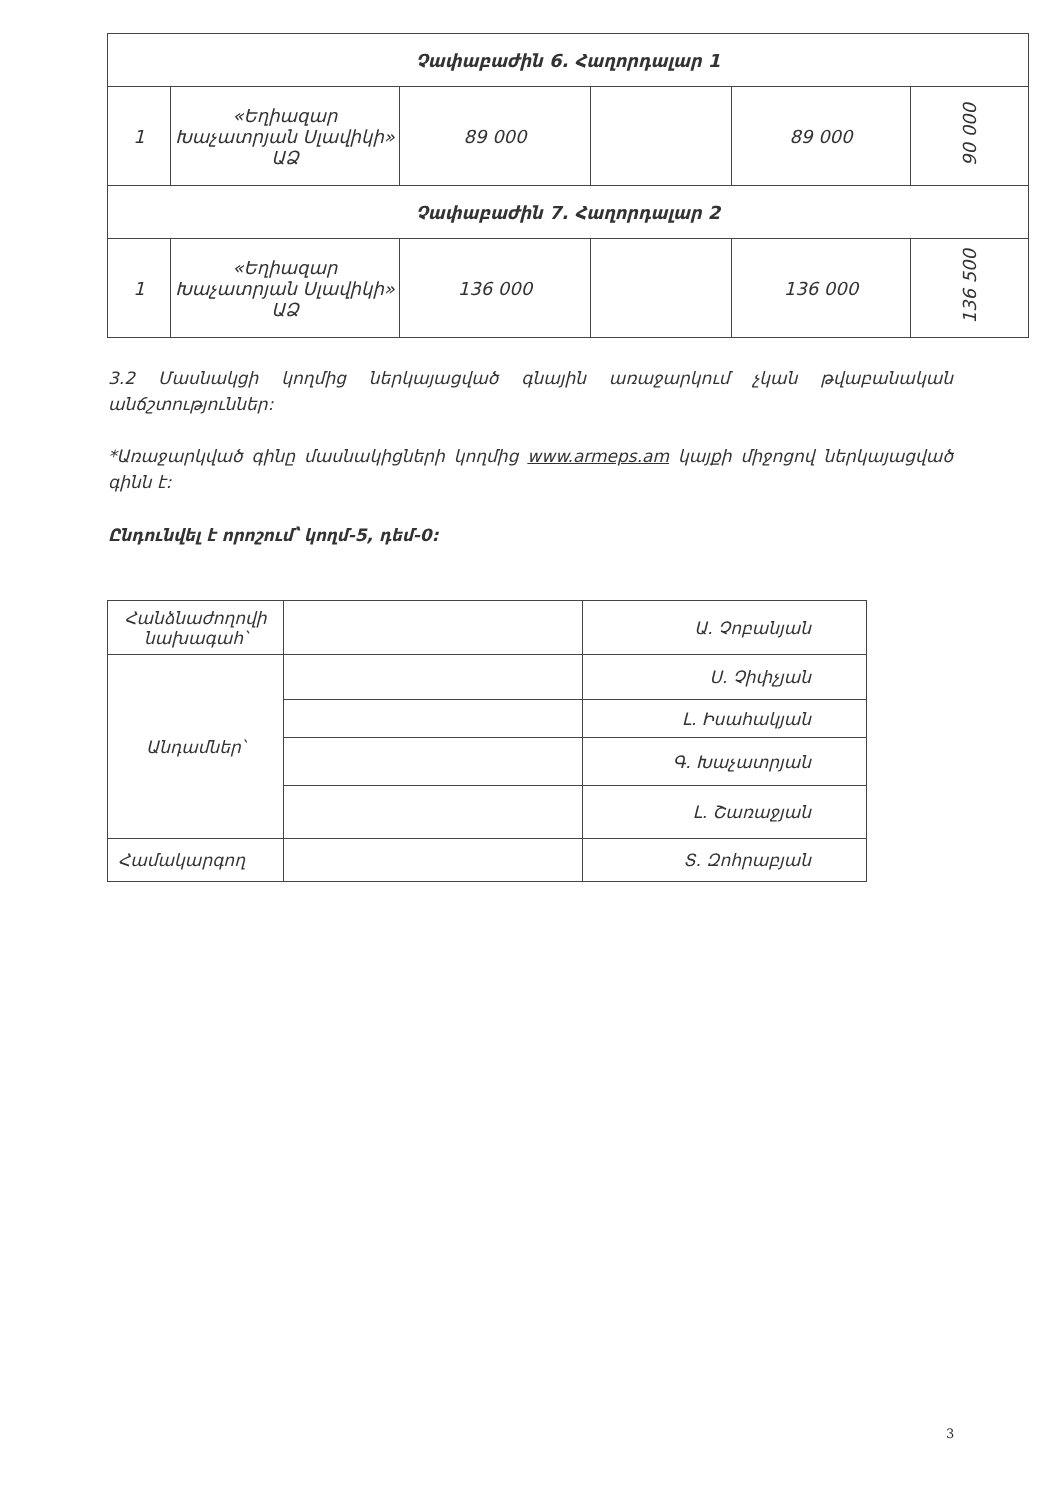| Չափաբաժին 6. Հաղորդալար 1 | | | | | |
| 1 | «Եղիազար Խաչատրյան Սլավիկի» ԱՁ | 89 000 | | 89 000 | 90 000 |
| Չափաբաժին 7. Հաղորդալար 2 | | | | | |
| 1 | «Եղիազար Խաչատրյան Սլավիկի» ԱՁ | 136 000 | | 136 000 | 136 500 |
3.2 Մասնակցի կողմից ներկայացված գնային առաջարկում չկան թվաբանական անճշտություններ:
*Առաջարկված գինը մասնակիցների կողմից www.armeps.am կայքի միջոցով ներկայացված գինն է:
Ընդունվել է որոշում՝ կողմ-5, դեմ-0:
| Հանձնաժողովի նախագահ՝ | | Ա. Չոբանյան |
| Անդամներ՝ | | Ս. Չիփչյան |
| | | Լ. Իսահակյան |
| | | Գ. Խաչատրյան |
| | | Լ. Շառաջյան |
| Համակարգող | | Տ. Զոհրաբյան |
3